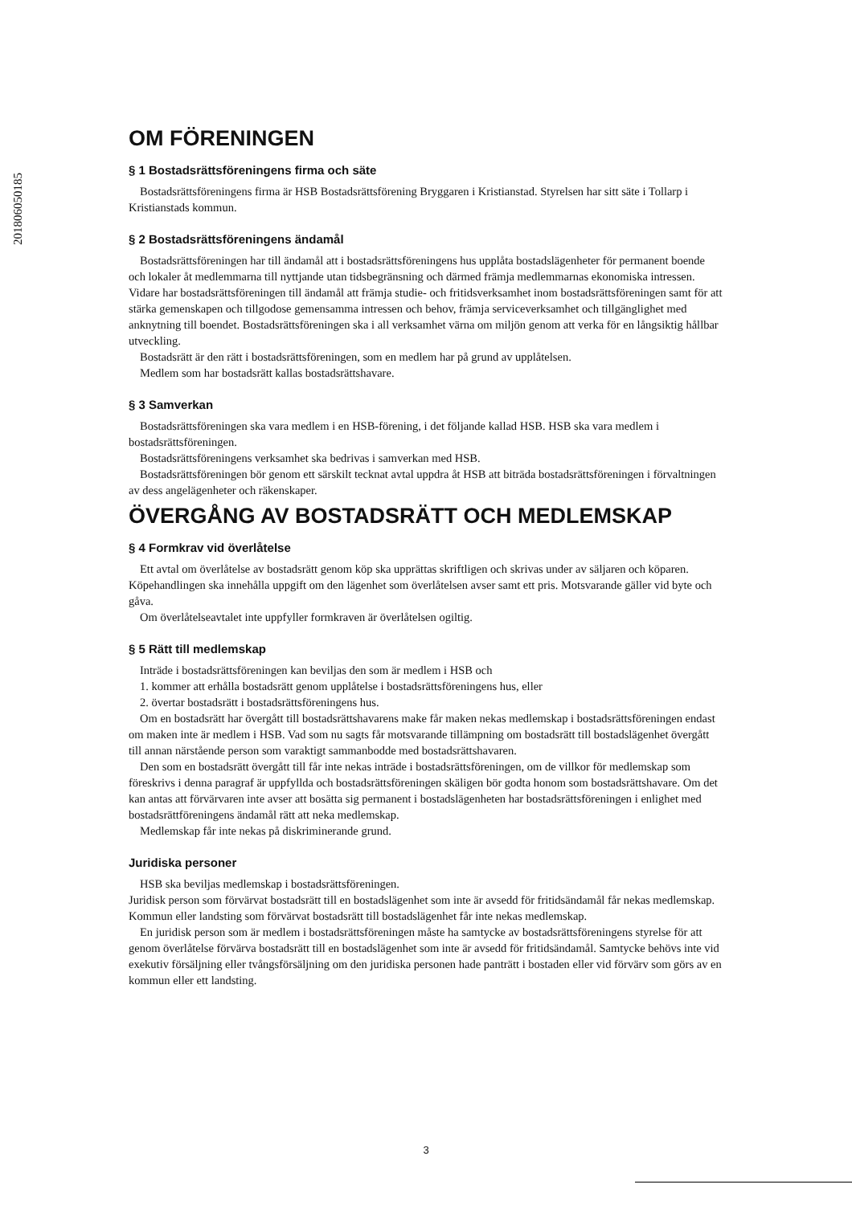201806050185
OM FÖRENINGEN
§ 1 Bostadsrättsföreningens firma och säte
Bostadsrättsföreningens firma är HSB Bostadsrättsförening Bryggaren i Kristianstad. Styrelsen har sitt säte i Tollarp i Kristianstads kommun.
§ 2 Bostadsrättsföreningens ändamål
Bostadsrättsföreningen har till ändamål att i bostadsrättsföreningens hus upplåta bostadslägenheter för permanent boende och lokaler åt medlemmarna till nyttjande utan tidsbegränsning och därmed främja medlemmarnas ekonomiska intressen. Vidare har bostadsrättsföreningen till ändamål att främja studie- och fritidsverksamhet inom bostadsrättsföreningen samt för att stärka gemenskapen och tillgodose gemensamma intressen och behov, främja serviceverksamhet och tillgänglighet med anknytning till boendet. Bostadsrättsföreningen ska i all verksamhet värna om miljön genom att verka för en långsiktig hållbar utveckling.
Bostadsrätt är den rätt i bostadsrättsföreningen, som en medlem har på grund av upplåtelsen.
Medlem som har bostadsrätt kallas bostadsrättshavare.
§ 3 Samverkan
Bostadsrättsföreningen ska vara medlem i en HSB-förening, i det följande kallad HSB. HSB ska vara medlem i bostadsrättsföreningen.
Bostadsrättsföreningens verksamhet ska bedrivas i samverkan med HSB.
Bostadsrättsföreningen bör genom ett särskilt tecknat avtal uppdra åt HSB att biträda bostadsrättsföreningen i förvaltningen av dess angelägenheter och räkenskaper.
ÖVERGÅNG AV BOSTADSRÄTT OCH MEDLEMSKAP
§ 4 Formkrav vid överlåtelse
Ett avtal om överlåtelse av bostadsrätt genom köp ska upprättas skriftligen och skrivas under av säljaren och köparen. Köpehandlingen ska innehålla uppgift om den lägenhet som överlåtelsen avser samt ett pris. Motsvarande gäller vid byte och gåva.
Om överlåtelseavtalet inte uppfyller formkraven är överlåtelsen ogiltig.
§ 5 Rätt till medlemskap
Inträde i bostadsrättsföreningen kan beviljas den som är medlem i HSB och
1. kommer att erhålla bostadsrätt genom upplåtelse i bostadsrättsföreningens hus, eller
2. övertar bostadsrätt i bostadsrättsföreningens hus.
Om en bostadsrätt har övergått till bostadsrättshavarens make får maken nekas medlemskap i bostadsrättsföreningen endast om maken inte är medlem i HSB. Vad som nu sagts får motsvarande tillämpning om bostadsrätt till bostadslägenhet övergått till annan närstående person som varaktigt sammanbodde med bostadsrättshavaren.
Den som en bostadsrätt övergått till får inte nekas inträde i bostadsrättsföreningen, om de villkor för medlemskap som föreskrivs i denna paragraf är uppfyllda och bostadsrättsföreningen skäligen bör godta honom som bostadsrättshavare. Om det kan antas att förvärvaren inte avser att bosätta sig permanent i bostadslägenheten har bostadsrättsföreningen i enlighet med bostadsrättföreningens ändamål rätt att neka medlemskap.
Medlemskap får inte nekas på diskriminerande grund.
Juridiska personer
HSB ska beviljas medlemskap i bostadsrättsföreningen.
Juridisk person som förvärvat bostadsrätt till en bostadslägenhet som inte är avsedd för fritidsändamål får nekas medlemskap. Kommun eller landsting som förvärvat bostadsrätt till bostadslägenhet får inte nekas medlemskap.
En juridisk person som är medlem i bostadsrättsföreningen måste ha samtycke av bostadsrättsföreningens styrelse för att genom överlåtelse förvärva bostadsrätt till en bostadslägenhet som inte är avsedd för fritidsändamål. Samtycke behövs inte vid exekutiv försäljning eller tvångsförsäljning om den juridiska personen hade panträtt i bostaden eller vid förvärv som görs av en kommun eller ett landsting.
3